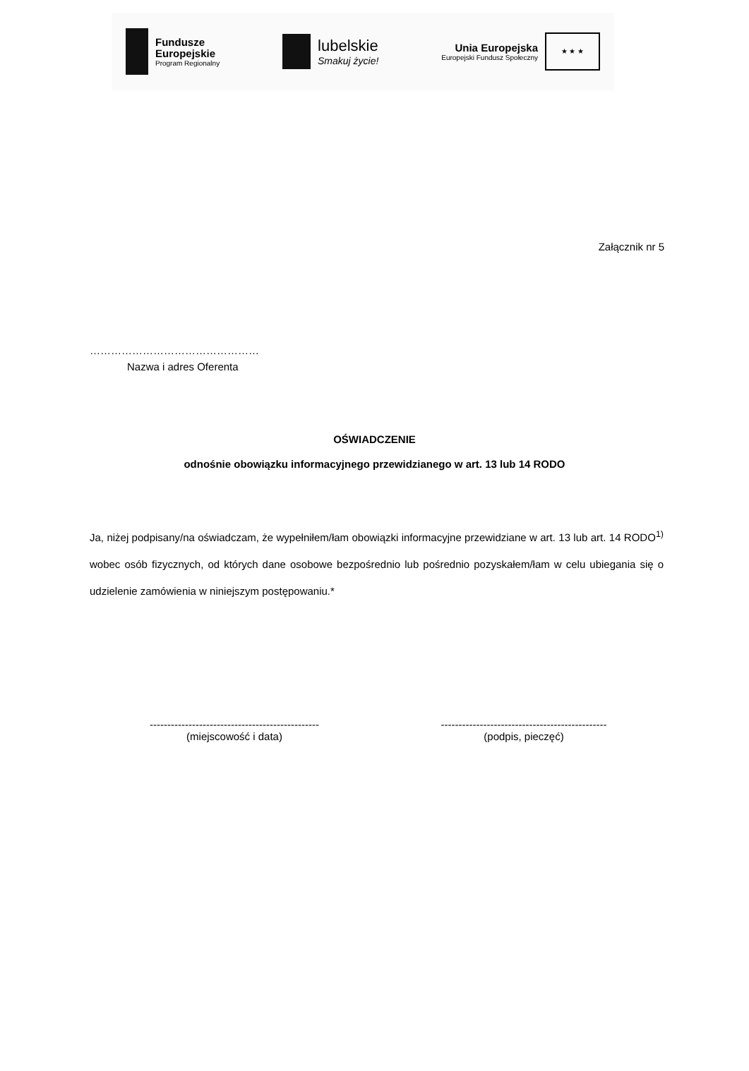Fundusze
Europejskie
Program Regionalny
lubelskie
Smakuj życie!
Unia Europejska
Europejski Fundusz Społeczny
★ ★ ★
Załącznik nr 5
…………………………………………
Nazwa i adres Oferenta
OŚWIADCZENIE
odnośnie obowiązku informacyjnego przewidzianego w art. 13 lub 14 RODO
Ja, niżej podpisany/na oświadczam, że wypełniłem/łam obowiązki informacyjne przewidziane w art. 13 lub art. 14 RODO<sup>1)</sup> wobec osób fizycznych, od których dane osobowe bezpośrednio lub pośrednio pozyskałem/łam w celu ubiegania się o udzielenie zamówienia w niniejszym postępowaniu.*
------------------------------------------------
(miejscowość i data)
-----------------------------------------------
(podpis, pieczęć)